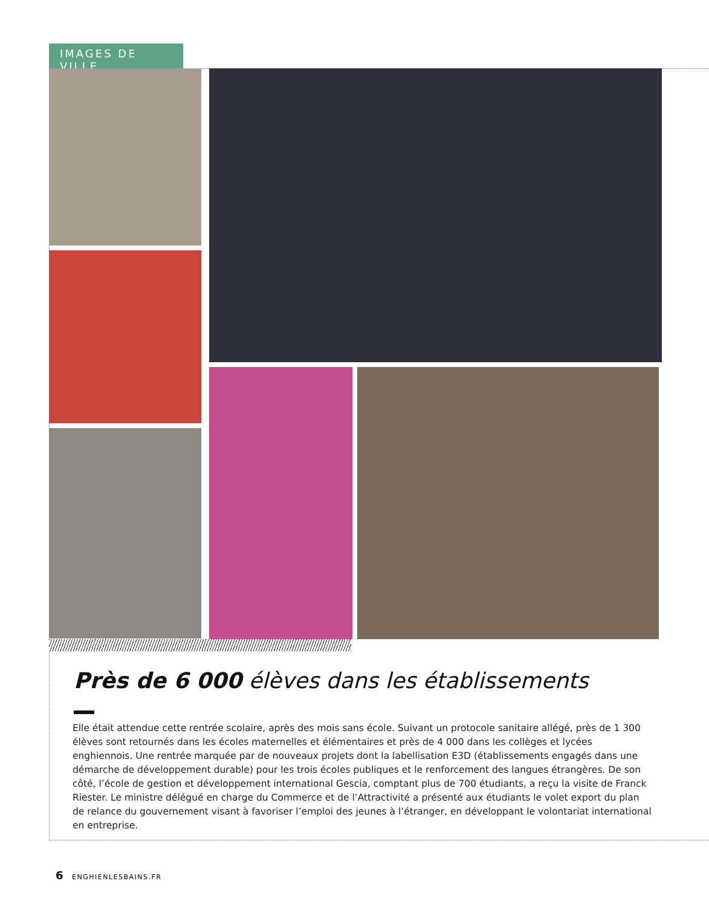IMAGES DE VILLE
Près de 6 000 élèves dans les établissements
Elle était attendue cette rentrée scolaire, après des mois sans école. Suivant un protocole sanitaire allégé, près de 1 300 élèves sont retournés dans les écoles maternelles et élémentaires et près de 4 000 dans les collèges et lycées enghiennois. Une rentrée marquée par de nouveaux projets dont la labellisation E3D (établissements engagés dans une démarche de développement durable) pour les trois écoles publiques et le renforcement des langues étrangères. De son côté, l’école de gestion et développement international Gescia, comptant plus de 700 étudiants, a reçu la visite de Franck Riester. Le ministre délégué en charge du Commerce et de l’Attractivité a présenté aux étudiants le volet export du plan de relance du gouvernement visant à favoriser l’emploi des jeunes à l’étranger, en développant le volontariat international en entreprise.
6 ENGHIENLESBAINS.FR